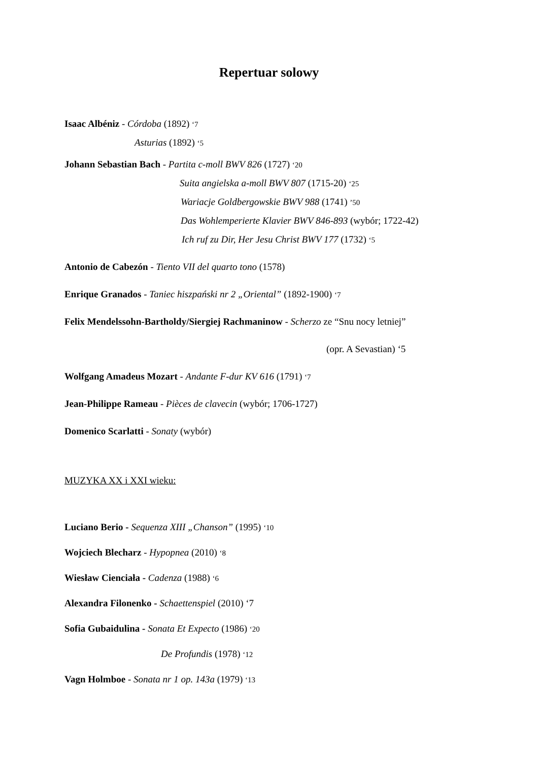Repertuar solowy
Isaac Albéniz - Córdoba (1892) ‘7
Asturias (1892) ‘5
Johann Sebastian Bach - Partita c-moll BWV 826 (1727) ‘20
Suita angielska a-moll BWV 807 (1715-20) ‘25
Wariacje Goldbergowskie BWV 988 (1741) ’50
Das Wohlemperierte Klavier BWV 846-893 (wybór; 1722-42)
Ich ruf zu Dir, Her Jesu Christ BWV 177 (1732) ‘5
Antonio de Cabezón - Tiento VII del quarto tono (1578)
Enrique Granados - Taniec hiszpański nr 2 „Oriental” (1892-1900) ‘7
Felix Mendelssohn-Bartholdy/Siergiej Rachmaninow - Scherzo ze “Snu nocy letniej”
(opr. A Sevastian) ‘5
Wolfgang Amadeus Mozart - Andante F-dur KV 616 (1791) ‘7
Jean-Philippe Rameau - Pièces de clavecin (wybór; 1706-1727)
Domenico Scarlatti - Sonaty (wybór)
MUZYKA XX i XXI wieku:
Luciano Berio - Sequenza XIII „Chanson” (1995) ‘10
Wojciech Blecharz - Hypopnea (2010) ‘8
Wiesław Cienciała - Cadenza (1988) ‘6
Alexandra Filonenko - Schaettenspiel (2010) ‘7
Sofia Gubaidulina - Sonata Et Expecto (1986) ‘20
De Profundis (1978) ‘12
Vagn Holmboe - Sonata nr 1 op. 143a (1979) ‘13